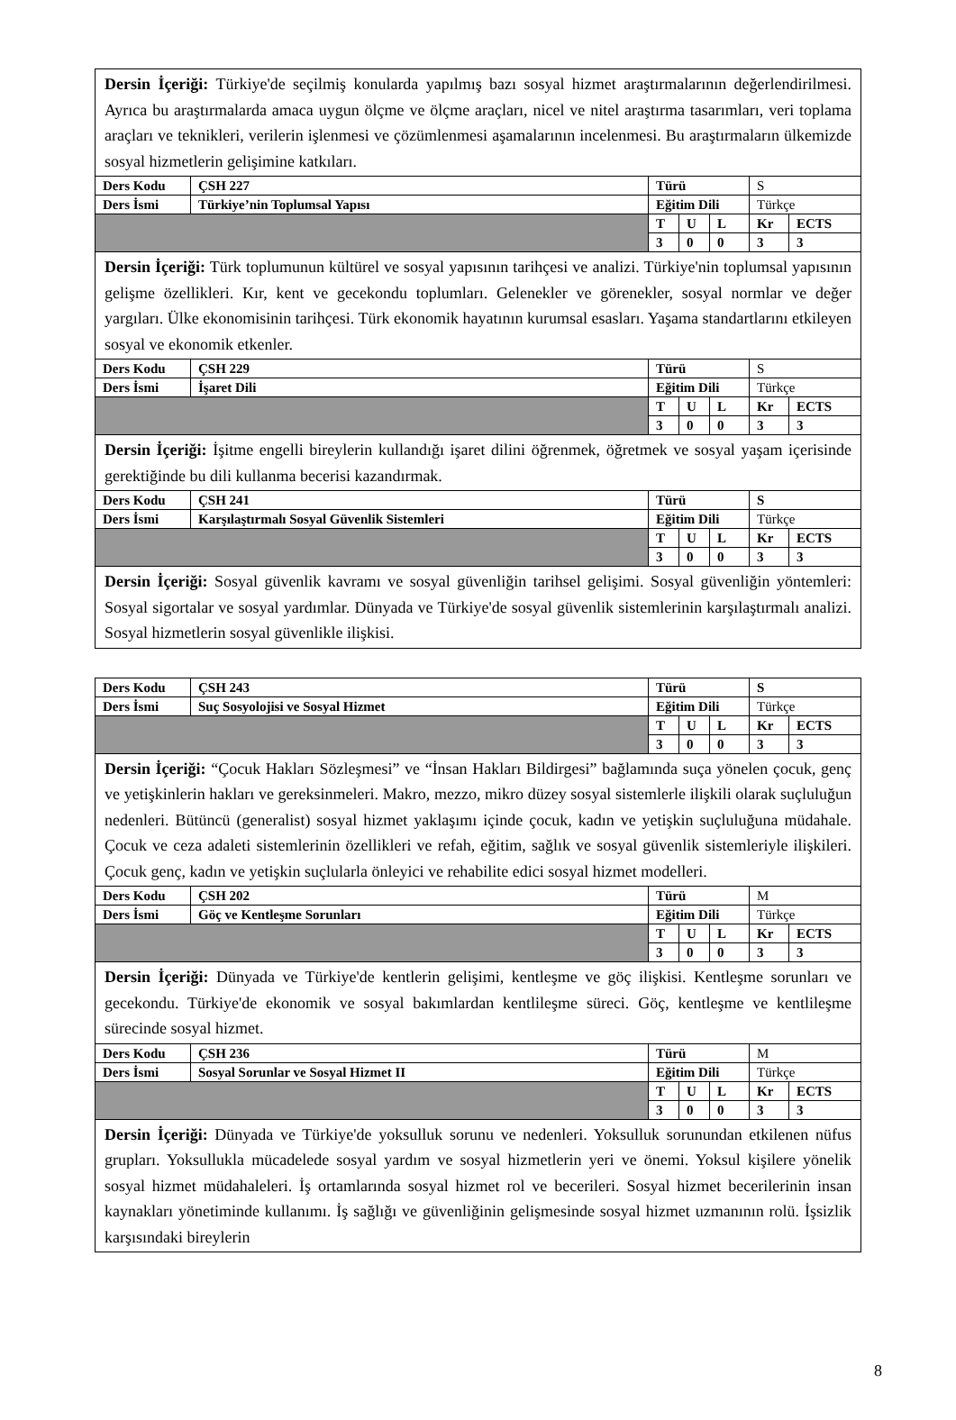| Dersin İçeriği: Türkiye'de seçilmiş konularda yapılmış bazı sosyal hizmet araştırmalarının değerlendirilmesi. Ayrıca bu araştırmalarda amaca uygun ölçme ve ölçme araçları, nicel ve nitel araştırma tasarımları, veri toplama araçları ve teknikleri, verilerin işlenmesi ve çözümlenmesi aşamalarının incelenmesi. Bu araştırmaların ülkemizde sosyal hizmetlerin gelişimine katkıları. | | | | | | |
| Ders Kodu | ÇSH 227 | Türü | | | S | |
| Ders İsmi | Türkiye’nin Toplumsal Yapısı | Eğitim Dili | | | Türkçe | |
| | | T | U | L | Kr | ECTS |
| | | 3 | 0 | 0 | 3 | 3 |
| Dersin İçeriği: Türk toplumunun kültürel ve sosyal yapısının tarihçesi ve analizi. Türkiye'nin toplumsal yapısının gelişme özellikleri. Kır, kent ve gecekondu toplumları. Gelenekler ve görenekler, sosyal normlar ve değer yargıları. Ülke ekonomisinin tarihçesi. Türk ekonomik hayatının kurumsal esasları. Yaşama standartlarını etkileyen sosyal ve ekonomik etkenler. | | | | | | |
| Ders Kodu | ÇSH 229 | Türü | | | S | |
| Ders İsmi | İşaret Dili | Eğitim Dili | | | Türkçe | |
| | | T | U | L | Kr | ECTS |
| | | 3 | 0 | 0 | 3 | 3 |
| Dersin İçeriği: İşitme engelli bireylerin kullandığı işaret dilini öğrenmek, öğretmek ve sosyal yaşam içerisinde gerektiğinde bu dili kullanma becerisi kazandırmak. | | | | | | |
| Ders Kodu | ÇSH 241 | Türü | | | S | |
| Ders İsmi | Karşılaştırmalı Sosyal Güvenlik Sistemleri | Eğitim Dili | | | Türkçe | |
| | | T | U | L | Kr | ECTS |
| | | 3 | 0 | 0 | 3 | 3 |
| Dersin İçeriği: Sosyal güvenlik kavramı ve sosyal güvenliğin tarihsel gelişimi. Sosyal güvenliğin yöntemleri: Sosyal sigortalar ve sosyal yardımlar. Dünyada ve Türkiye'de sosyal güvenlik sistemlerinin karşılaştırmalı analizi. Sosyal hizmetlerin sosyal güvenlikle ilişkisi. | | | | | | |
| Ders Kodu | ÇSH 243 | Türü | | | S | |
| Ders İsmi | Suç Sosyolojisi ve Sosyal Hizmet | Eğitim Dili | | | Türkçe | |
| | | T | U | L | Kr | ECTS |
| | | 3 | 0 | 0 | 3 | 3 |
| Dersin İçeriği: “Çocuk Hakları Sözleşmesi” ve “İnsan Hakları Bildirgesi” bağlamında suça yönelen çocuk, genç ve yetişkinlerin hakları ve gereksinmeleri. Makro, mezzo, mikro düzey sosyal sistemlerle ilişkili olarak suçluluğun nedenleri. Bütüncü (generalist) sosyal hizmet yaklaşımı içinde çocuk, kadın ve yetişkin suçluluğuna müdahale. Çocuk ve ceza adaleti sistemlerinin özellikleri ve refah, eğitim, sağlık ve sosyal güvenlik sistemleriyle ilişkileri. Çocuk genç, kadın ve yetişkin suçlularla önleyici ve rehabilite edici sosyal hizmet modelleri. | | | | | | |
| Ders Kodu | ÇSH 202 | Türü | | | M | |
| Ders İsmi | Göç ve Kentleşme Sorunları | Eğitim Dili | | | Türkçe | |
| | | T | U | L | Kr | ECTS |
| | | 3 | 0 | 0 | 3 | 3 |
| Dersin İçeriği: Dünyada ve Türkiye'de kentlerin gelişimi, kentleşme ve göç ilişkisi. Kentleşme sorunları ve gecekondu. Türkiye'de ekonomik ve sosyal bakımlardan kentlileşme süreci. Göç, kentleşme ve kentlileşme sürecinde sosyal hizmet. | | | | | | |
| Ders Kodu | ÇSH 236 | Türü | | | M | |
| Ders İsmi | Sosyal Sorunlar ve Sosyal Hizmet II | Eğitim Dili | | | Türkçe | |
| | | T | U | L | Kr | ECTS |
| | | 3 | 0 | 0 | 3 | 3 |
| Dersin İçeriği: Dünyada ve Türkiye'de yoksulluk sorunu ve nedenleri. Yoksulluk sorunundan etkilenen nüfus grupları. Yoksullukla mücadelede sosyal yardım ve sosyal hizmetlerin yeri ve önemi. Yoksul kişilere yönelik sosyal hizmet müdahaleleri. İş ortamlarında sosyal hizmet rol ve becerileri. Sosyal hizmet becerilerinin insan kaynakları yönetiminde kullanımı. İş sağlığı ve güvenliğinin gelişmesinde sosyal hizmet uzmanının rolü. İşsizlik karşısındaki bireylerin | | | | | | |
8